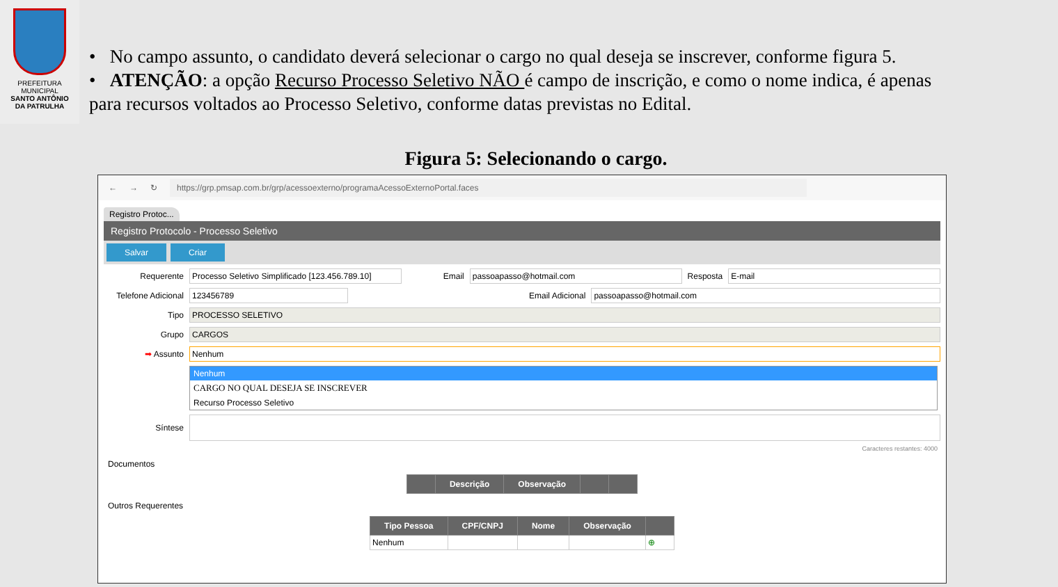PREFEITURA MUNICIPAL
SANTO ANTÔNIO
DA PATRULHA
• No campo assunto, o candidato deverá selecionar o cargo no qual deseja se inscrever, conforme figura 5.
• ATENÇÃO: a opção Recurso Processo Seletivo NÃO é campo de inscrição, e como o nome indica, é apenas para recursos voltados ao Processo Seletivo, conforme datas previstas no Edital.
Figura 5: Selecionando o cargo.
← → ↻
https://grp.pmsap.com.br/grp/acessoexterno/programaAcessoExternoPortal.faces
Registro Protoc...
Registro Protocolo - Processo Seletivo
Salvar Criar
Requerente Processo Seletivo Simplificado [123.456.789.10] Email passoapasso@hotmail.com Resposta E-mail
Telefone Adicional 123456789 Email Adicional passoapasso@hotmail.com
Tipo PROCESSO SELETIVO
Grupo CARGOS
➡ Assunto Nenhum
Nenhum
CARGO NO QUAL DESEJA SE INSCREVER
Recurso Processo Seletivo
Síntese
Caracteres restantes: 4000
Documentos
| | Descrição | Observação | | |
| --- | --- | --- | --- | --- |
Outros Requerentes
| Tipo Pessoa | CPF/CNPJ | Nome | Observação | |
| --- | --- | --- | --- | --- |
| Nenhum | | | | ⊕ |